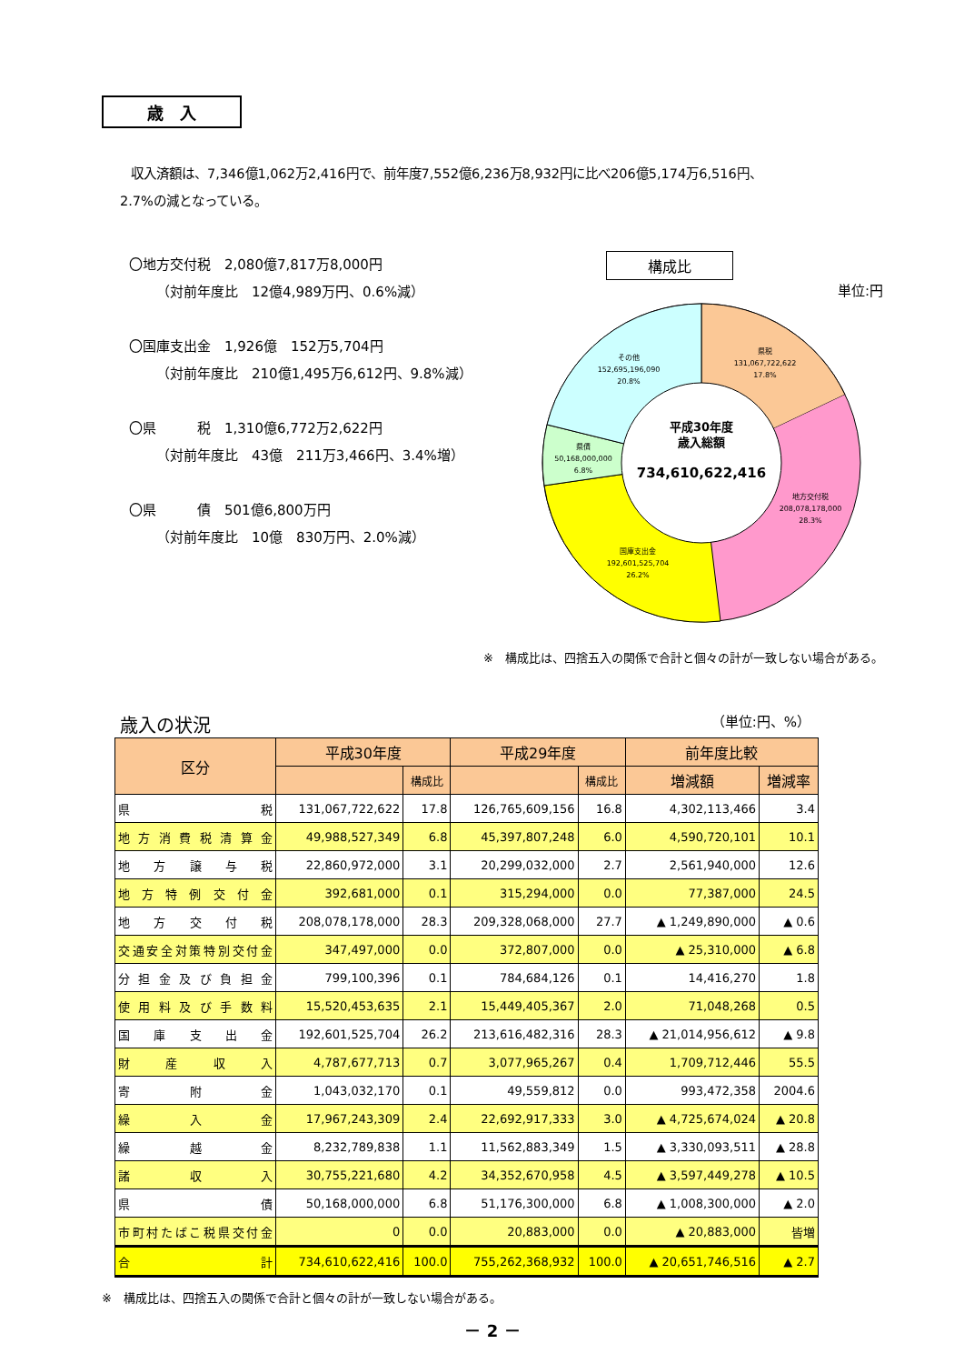歳　入
収入済額は、7,346億1,062万2,416円で、前年度7,552億6,236万8,932円に比べ206億5,174万6,516円、
2.7%の減となっている。
〇地方交付税　2,080億7,817万8,000円
（対前年度比　12億4,989万円、0.6%減）
〇国庫支出金　1,926億　152万5,704円
（対前年度比　210億1,495万6,612円、9.8%減）
〇県　　　税　1,310億6,772万2,622円
（対前年度比　43億　211万3,466円、3.4%増）
〇県　　　債　501億6,800万円
（対前年度比　10億　830万円、2.0%減）
構成比
単位:円
県税
131,067,722,622
17.8%
地方交付税
208,078,178,000
28.3%
国庫支出金
192,601,525,704
26.2%
県債
50,168,000,000
6.8%
その他
152,695,196,090
20.8%
平成30年度
歳入総額
734,610,622,416
※　構成比は、四捨五入の関係で合計と個々の計が一致しない場合がある。
歳入の状況 （単位:円、%）
| 区分 | 平成30年度 | | 平成29年度 | | 前年度比較 | |
| --- | --- | --- | --- | --- | --- | --- |
| | | 構成比 | | 構成比 | 増減額 | 増減率 |
| 県税 | 131,067,722,622 | 17.8 | 126,765,609,156 | 16.8 | 4,302,113,466 | 3.4 |
| 地方消費税清算金 | 49,988,527,349 | 6.8 | 45,397,807,248 | 6.0 | 4,590,720,101 | 10.1 |
| 地方譲与税 | 22,860,972,000 | 3.1 | 20,299,032,000 | 2.7 | 2,561,940,000 | 12.6 |
| 地方特例交付金 | 392,681,000 | 0.1 | 315,294,000 | 0.0 | 77,387,000 | 24.5 |
| 地方交付税 | 208,078,178,000 | 28.3 | 209,328,068,000 | 27.7 | ▲ 1,249,890,000 | ▲ 0.6 |
| 交通安全対策特別交付金 | 347,497,000 | 0.0 | 372,807,000 | 0.0 | ▲ 25,310,000 | ▲ 6.8 |
| 分担金及び負担金 | 799,100,396 | 0.1 | 784,684,126 | 0.1 | 14,416,270 | 1.8 |
| 使用料及び手数料 | 15,520,453,635 | 2.1 | 15,449,405,367 | 2.0 | 71,048,268 | 0.5 |
| 国庫支出金 | 192,601,525,704 | 26.2 | 213,616,482,316 | 28.3 | ▲ 21,014,956,612 | ▲ 9.8 |
| 財産収入 | 4,787,677,713 | 0.7 | 3,077,965,267 | 0.4 | 1,709,712,446 | 55.5 |
| 寄附金 | 1,043,032,170 | 0.1 | 49,559,812 | 0.0 | 993,472,358 | 2004.6 |
| 繰入金 | 17,967,243,309 | 2.4 | 22,692,917,333 | 3.0 | ▲ 4,725,674,024 | ▲ 20.8 |
| 繰越金 | 8,232,789,838 | 1.1 | 11,562,883,349 | 1.5 | ▲ 3,330,093,511 | ▲ 28.8 |
| 諸収入 | 30,755,221,680 | 4.2 | 34,352,670,958 | 4.5 | ▲ 3,597,449,278 | ▲ 10.5 |
| 県債 | 50,168,000,000 | 6.8 | 51,176,300,000 | 6.8 | ▲ 1,008,300,000 | ▲ 2.0 |
| 市町村たばこ税県交付金 | 0 | 0.0 | 20,883,000 | 0.0 | ▲ 20,883,000 | 皆増 |
| 合計 | 734,610,622,416 | 100.0 | 755,262,368,932 | 100.0 | ▲ 20,651,746,516 | ▲ 2.7 |
※　構成比は、四捨五入の関係で合計と個々の計が一致しない場合がある。
－ 2 －